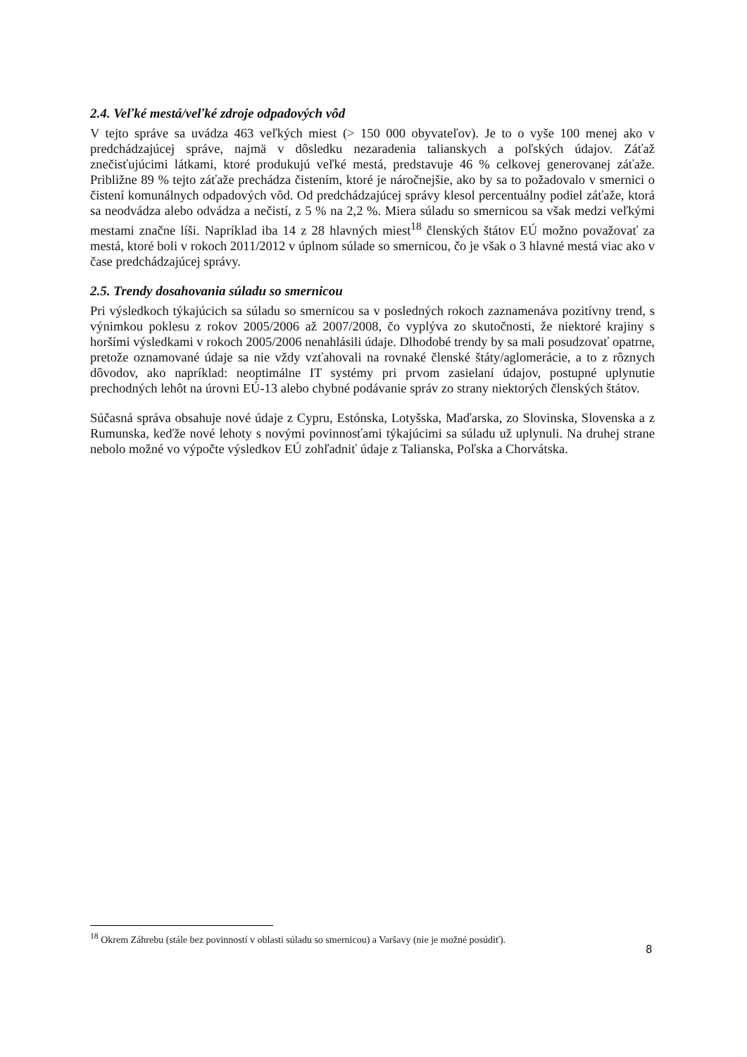2.4. Veľké mestá/veľké zdroje odpadových vôd
V tejto správe sa uvádza 463 veľkých miest (> 150 000 obyvateľov). Je to o vyše 100 menej ako v predchádzajúcej správe, najmä v dôsledku nezaradenia talianskych a poľských údajov. Záťaž znečisťujúcimi látkami, ktoré produkujú veľké mestá, predstavuje 46 % celkovej generovanej záťaže. Približne 89 % tejto záťaže prechádza čistením, ktoré je náročnejšie, ako by sa to požadovalo v smernici o čistení komunálnych odpadových vôd. Od predchádzajúcej správy klesol percentuálny podiel záťaže, ktorá sa neodvádza alebo odvádza a nečistí, z 5 % na 2,2 %. Miera súladu so smernicou sa však medzi veľkými mestami značne líši. Napríklad iba 14 z 28 hlavných miest<sup>18</sup> členských štátov EÚ možno považovať za mestá, ktoré boli v rokoch 2011/2012 v úplnom súlade so smernicou, čo je však o 3 hlavné mestá viac ako v čase predchádzajúcej správy.
2.5. Trendy dosahovania súladu so smernicou
Pri výsledkoch týkajúcich sa súladu so smernicou sa v posledných rokoch zaznamenáva pozitívny trend, s výnimkou poklesu z rokov 2005/2006 až 2007/2008, čo vyplýva zo skutočnosti, že niektoré krajiny s horšími výsledkami v rokoch 2005/2006 nenahlásili údaje. Dlhodobé trendy by sa mali posudzovať opatrne, pretože oznamované údaje sa nie vždy vzťahovali na rovnaké členské štáty/aglomerácie, a to z rôznych dôvodov, ako napríklad: neoptimálne IT systémy pri prvom zasielaní údajov, postupné uplynutie prechodných lehôt na úrovni EÚ-13 alebo chybné podávanie správ zo strany niektorých členských štátov.
Súčasná správa obsahuje nové údaje z Cypru, Estónska, Lotyšska, Maďarska, zo Slovinska, Slovenska a z Rumunska, keďže nové lehoty s novými povinnosťami týkajúcimi sa súladu už uplynuli. Na druhej strane nebolo možné vo výpočte výsledkov EÚ zohľadniť údaje z Talianska, Poľska a Chorvátska.
<sup>18</sup> Okrem Záhrebu (stále bez povinností v oblasti súladu so smernicou) a Varšavy (nie je možné posúdiť).
8